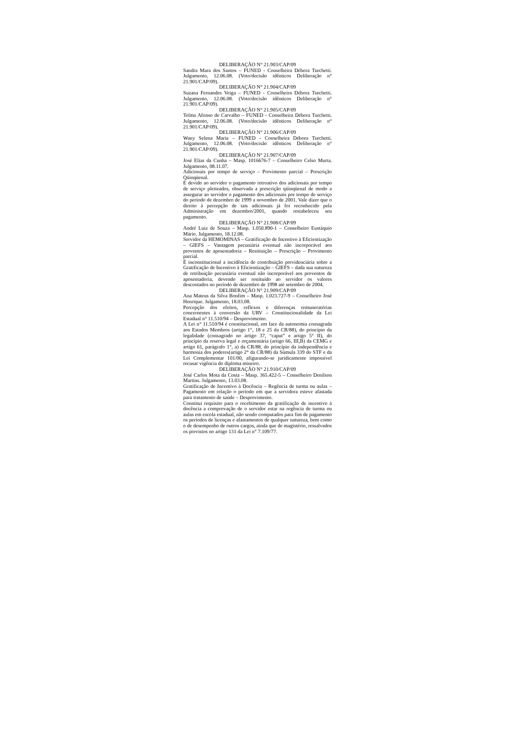DELIBERAÇÃO N° 21.903/CAP/09
Sandra Mara dos Santos – FUNED - Conselheira Débora Turchetti. Julgamento, 12.06.08. (Voto/decisão idênticos Deliberação n° 21.901/CAP/09).
DELIBERAÇÃO N° 21.904/CAP/09
Suzana Fernandes Veiga – FUNED - Conselheira Débora Turchetti. Julgamento, 12.06.08. (Voto/decisão idênticos Deliberação n° 21.901/CAP/09).
DELIBERAÇÃO N° 21.905/CAP/09
Telma Afonso de Carvalho – FUNED - Conselheira Débora Turchetti. Julgamento, 12.06.08. (Voto/decisão idênticos Deliberação n° 21.901/CAP/09).
DELIBERAÇÃO N° 21.906/CAP/09
Wany Selena Maria – FUNED - Conselheira Débora Turchetti. Julgamento, 12.06.08. (Voto/decisão idênticos Deliberação n° 21.901/CAP/09).
DELIBERAÇÃO N° 21.907/CAP/09
José Elias da Cunha – Masp. 1016676-7 – Conselheiro Celso Murta. Julgamento, 08.11.07.
Adicionais por tempo de serviço – Provimento parcial – Prescrição Qüinqüenal.
É devido ao servidor o pagamento retroativo dos adicionais por tempo de serviço pleiteados, observada a prescrição qüinqüenal de modo a assegurar ao servidor o pagamento dos adicionais por tempo de serviço do período de dezembro de 1999 a novembro de 2001. Vale dizer que o direito à percepção de tais adicionais já foi reconhecido pela Administração em dezembro/2001, quando restabeleceu seu pagamento.
DELIBERAÇÃO N° 21.908/CAP/09
André Luiz de Souza – Masp. 1.050.890-1 – Conselheiro Eustáquio Mário. Julgamento, 18.12.08.
Servidor da HEMOMINAS – Gratificação de Incentivo à Eficientização – GIEFS – Vantagem pecuniária eventual não incorporável aos proventos de aposentadoria – Restituição – Prescrição – Provimento parcial.
É inconstitucional a incidência de contribuição previdenciária sobre a Gratificação de Incentivo à Eficientização – GIEFS – dada sua natureza de retribuição pecuniária eventual não incorporável aos proventos de aposentadoria, devendo ser restituído ao servidor os valores descontados no período de dezembro de 1998 até setembro de 2004.
DELIBERAÇÃO N° 21.909/CAP/09
Ana Mateus da Silva Bonfim – Masp. 1.023.727-9 – Conselheiro José Henrique. Julgamento, 18.03.08.
Percepção dos efeitos, reflexos e diferenças remuneratórias concernentes à conversão da URV – Constitucionalidade da Lei Estadual n° 11.510/94 – Desprovimento.
A Lei n° 11.510/94 é constitucional, em face da autonomia consagrada aos Estados Membros (artigo 1°, 18 e 25 da CR/88), do princípio da legalidade (consagrado no artigo 37, “caput” e artigo 5° II), do princípio da reserva legal e orçamentária (artigo 66, III,B) da CEMG e artigo 61, parágrafo 1°, a) da CR/88, do princípio da independência e harmonia dos poderes(artigo 2° da CR/88) da Súmula 339 do STF e da Lei Complementar 101/00, afigurando-se juridicamente impossível recusar vigência do diploma mineiro.
DELIBERAÇÃO N° 21.910/CAP/09
José Carlos Mota da Costa – Masp. 365.422-5 – Conselheiro Denilson Martins. Julgamento, 13.03.08.
Gratificação de Incentivo à Docência – Regência de turma ou aulas – Pagamento em relação o período em que a servidora esteve afastada para tratamento de saúde – Desprovimento.
Constitui requisito para o recebimento da gratificação de incentivo à docência a comprovação de o servidor estar na regência de turma ou aulas em escola estadual, não sendo computados para fim de pagamento os períodos de licenças e afastamentos de qualquer natureza, bem como o de desempenho de outros cargos, ainda que de magistério, ressalvados os previstos no artigo 131 da Lei n° 7.109/77.